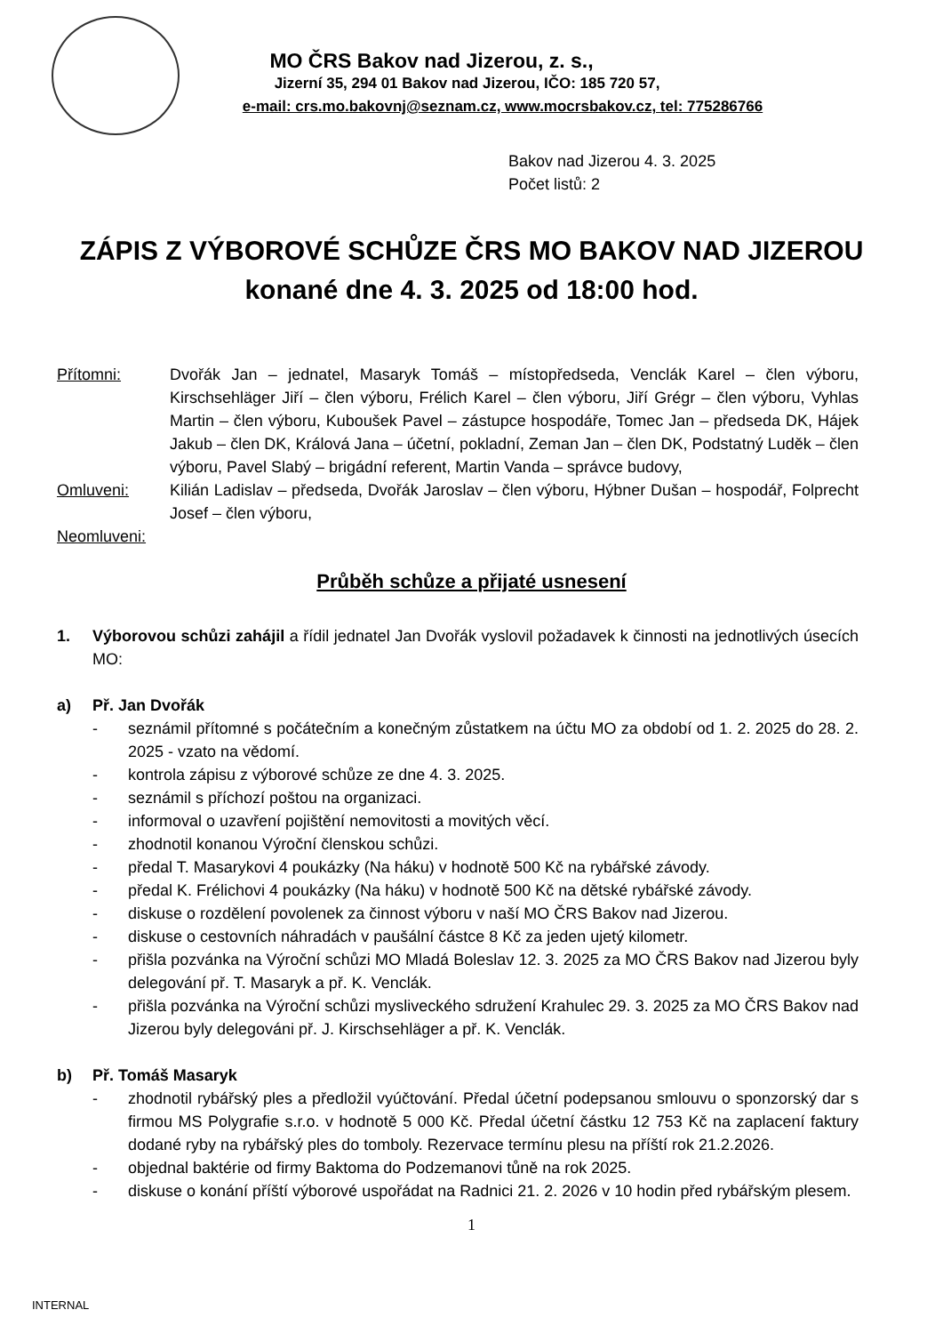MO ČRS Bakov nad Jizerou, z. s.,
Jizerní 35, 294 01 Bakov nad Jizerou, IČO: 185 720 57,
e-mail: crs.mo.bakovnj@seznam.cz, www.mocrsbakov.cz, tel: 775286766
Bakov nad Jizerou 4. 3. 2025
Počet listů: 2
ZÁPIS Z VÝBOROVÉ SCHŮZE ČRS MO BAKOV NAD JIZEROU konané dne 4. 3. 2025 od 18:00 hod.
Přítomni: Dvořák Jan – jednatel, Masaryk Tomáš – místopředseda, Venclák Karel – člen výboru, Kirschsehläger Jiří – člen výboru, Frélich Karel – člen výboru, Jiří Grégr – člen výboru, Vyhlas Martin – člen výboru, Kuboušek Pavel – zástupce hospodáře, Tomec Jan – předseda DK, Hájek Jakub – člen DK, Králová Jana – účetní, pokladní, Zeman Jan – člen DK, Podstatný Luděk – člen výboru, Pavel Slabý – brigádní referent, Martin Vanda – správce budovy,
Omluveni: Kilián Ladislav – předseda, Dvořák Jaroslav – člen výboru, Hýbner Dušan – hospodář, Folprecht Josef – člen výboru,
Neomluveni:
Průběh schůze a přijaté usnesení
1. Výborovou schůzi zahájil a řídil jednatel Jan Dvořák vyslovil požadavek k činnosti na jednotlivých úsecích MO:
a) Př. Jan Dvořák
- seznámil přítomné s počátečním a konečným zůstatkem na účtu MO za období od 1. 2. 2025 do 28. 2. 2025 - vzato na vědomí.
- kontrola zápisu z výborové schůze ze dne 4. 3. 2025.
- seznámil s příchozí poštou na organizaci.
- informoval o uzavření pojištění nemovitosti a movitých věcí.
- zhodnotil konanou Výroční členskou schůzi.
- předal T. Masarykovi 4 poukázky (Na háku) v hodnotě 500 Kč na rybářské závody.
- předal K. Frélichovi 4 poukázky (Na háku) v hodnotě 500 Kč na dětské rybářské závody.
- diskuse o rozdělení povolenek za činnost výboru v naší MO ČRS Bakov nad Jizerou.
- diskuse o cestovních náhradách v paušální částce 8 Kč za jeden ujetý kilometr.
- přišla pozvánka na Výroční schůzi MO Mladá Boleslav 12. 3. 2025 za MO ČRS Bakov nad Jizerou byly delegování př. T. Masaryk a př. K. Venclák.
- přišla pozvánka na Výroční schůzi mysliveckého sdružení Krahulec 29. 3. 2025 za MO ČRS Bakov nad Jizerou byly delegováni př. J. Kirschsehläger a př. K. Venclák.
b) Př. Tomáš Masaryk
- zhodnotil rybářský ples a předložil vyúčtování. Předal účetní podepsanou smlouvu o sponzorský dar s firmou MS Polygrafie s.r.o. v hodnotě 5 000 Kč. Předal účetní částku 12 753 Kč na zaplacení faktury dodané ryby na rybářský ples do tomboly. Rezervace termínu plesu na příští rok 21.2.2026.
- objednal baktérie od firmy Baktoma do Podzemanovi tůně na rok 2025.
- diskuse o konání příští výborové uspořádat na Radnici 21. 2. 2026 v 10 hodin před rybářským plesem.
1
INTERNAL